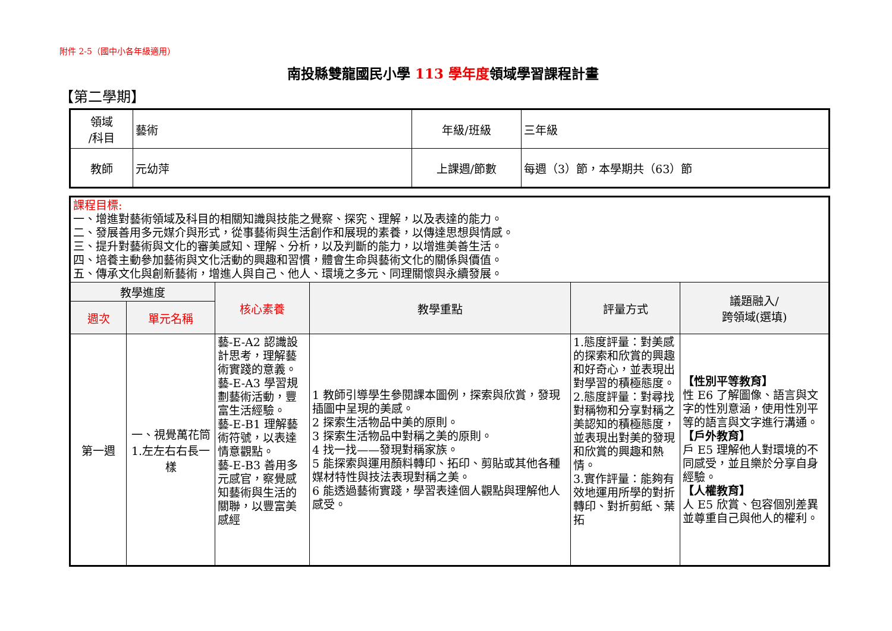附件 2-5（國中小各年級適用）
南投縣雙龍國民小學 113 學年度領域學習課程計畫
【第二學期】
| 領域 /科目 | 藝術 | 年級/班級 | 三年級 |
| 教師 | 元幼萍 | 上課週/節數 | 每週（3）節，本學期共（63）節 |
| 課程目標: 一、增進對藝術領域及科目的相關知識與技能之覺察、探究、理解，以及表達的能力。 二、發展善用多元媒介與形式，從事藝術與生活創作和展現的素養，以傳達思想與情感。 三、提升對藝術與文化的審美感知、理解、分析，以及判斷的能力，以增進美善生活。 四、培養主動參加藝術與文化活動的興趣和習慣，體會生命與藝術文化的關係與價值。 五、傳承文化與創新藝術，增進人與自己、他人、環境之多元、同理關懷與永續發展。 | | | | | |
| 教學進度 | | 核心素養 | 教學重點 | 評量方式 | 議題融入/ 跨領域(選填) |
| 週次 | 單元名稱 | | | | |
| 第一週 | 一、視覺萬花筒 1.左左右右長一樣 | 藝-E-A2 認識設計思考，理解藝術實踐的意義。 藝-E-A3 學習規劃藝術活動，豐富生活經驗。 藝-E-B1 理解藝術符號，以表達情意觀點。 藝-E-B3 善用多元感官，察覺感知藝術與生活的關聯，以豐富美感經 | 1 教師引導學生參閱課本圖例，探索與欣賞，發現插圖中呈現的美感。 2 探索生活物品中美的原則。 3 探索生活物品中對稱之美的原則。 4 找一找——發現對稱家族。 5 能探索與運用顏料轉印、拓印、剪貼或其他各種媒材特性與技法表現對稱之美。 6 能透過藝術實踐，學習表達個人觀點與理解他人感受。 | 1.態度評量：對美感的探索和欣賞的興趣和好奇心，並表現出對學習的積極態度。 2.態度評量：對尋找對稱物和分享對稱之美認知的積極態度，並表現出對美的發現和欣賞的興趣和熱情。 3.實作評量：能夠有效地運用所學的對折轉印、對折剪紙、葉拓 | 【性別平等教育】 性 E6 了解圖像、語言與文字的性別意涵，使用性別平等的語言與文字進行溝通。 【戶外教育】 戶 E5 理解他人對環境的不同感受，並且樂於分享自身經驗。 【人權教育】 人 E5 欣賞、包容個別差異並尊重自己與他人的權利。 |